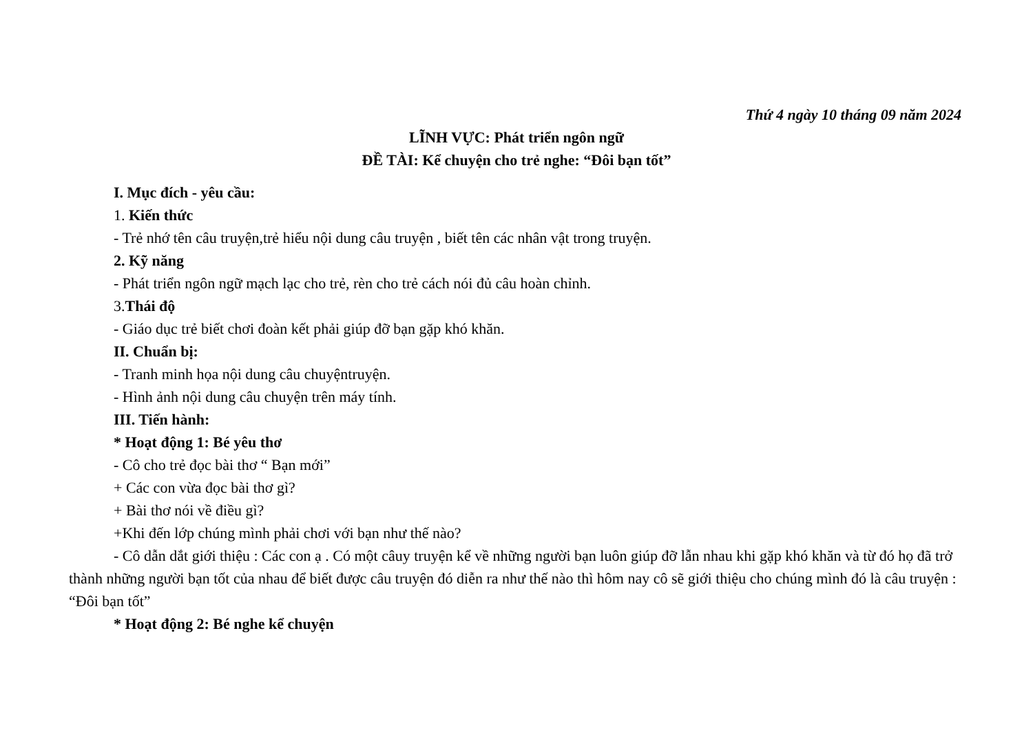Thứ 4 ngày 10 tháng 09 năm 2024
LĨNH VỰC: Phát triển ngôn ngữ
ĐỀ TÀI: Kể chuyện cho trẻ nghe: “Đôi bạn tốt”
I. Mục đích - yêu cầu:
1. Kiến thức
- Trẻ nhớ tên câu truyện,trẻ hiểu nội dung câu truyện , biết tên các nhân vật trong truyện.
2. Kỹ năng
- Phát triển ngôn ngữ mạch lạc cho trẻ, rèn cho trẻ cách nói đủ câu hoàn chỉnh.
3.Thái độ
- Giáo dục trẻ biết chơi đoàn kết phải giúp đỡ bạn gặp khó khăn.
II. Chuẩn bị:
- Tranh minh họa nội dung câu chuyệntruyện.
- Hình ảnh nội dung câu chuyện trên máy tính.
III. Tiến hành:
* Hoạt động 1: Bé yêu thơ
- Cô cho trẻ đọc bài thơ “ Bạn mới”
+ Các con vừa đọc bài thơ gì?
+ Bài thơ nói về điều gì?
+Khi đến lớp chúng mình phải chơi với bạn như thế nào?
- Cô dẫn dắt giới thiệu : Các con ạ . Có một câuy truyện kể về những người bạn luôn giúp đỡ lẫn nhau khi gặp khó khăn và từ đó họ đã trở thành những người bạn tốt của nhau để biết được câu truyện đó diễn ra như thế nào thì hôm nay cô sẽ giới thiệu cho chúng mình đó là câu truyện : “Đôi bạn tốt”
* Hoạt động 2: Bé nghe kể chuyện